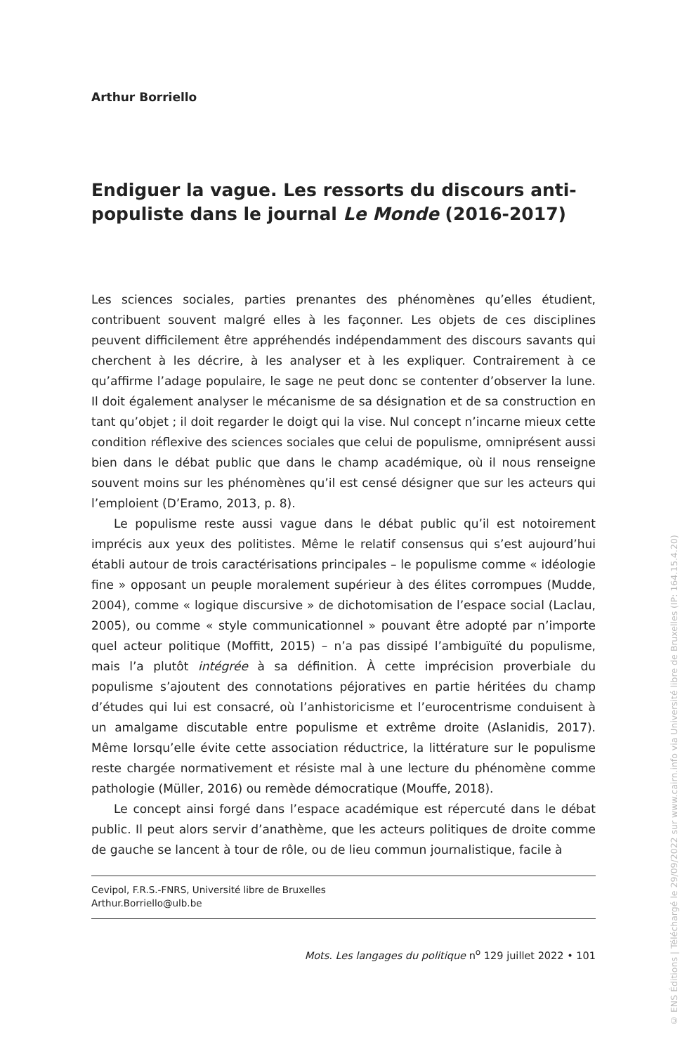Arthur Borriello
Endiguer la vague. Les ressorts du discours anti-populiste dans le journal Le Monde (2016-2017)
Les sciences sociales, parties prenantes des phénomènes qu’elles étudient, contribuent souvent malgré elles à les façonner. Les objets de ces disciplines peuvent difficilement être appréhendés indépendamment des discours savants qui cherchent à les décrire, à les analyser et à les expliquer. Contrairement à ce qu’affirme l’adage populaire, le sage ne peut donc se contenter d’observer la lune. Il doit également analyser le mécanisme de sa désignation et de sa construction en tant qu’objet ; il doit regarder le doigt qui la vise. Nul concept n’incarne mieux cette condition réflexive des sciences sociales que celui de populisme, omniprésent aussi bien dans le débat public que dans le champ académique, où il nous renseigne souvent moins sur les phénomènes qu’il est censé désigner que sur les acteurs qui l’emploient (D’Eramo, 2013, p. 8).
Le populisme reste aussi vague dans le débat public qu’il est notoirement imprécis aux yeux des politistes. Même le relatif consensus qui s’est aujourd’hui établi autour de trois caractérisations principales – le populisme comme « idéologie fine » opposant un peuple moralement supérieur à des élites corrompues (Mudde, 2004), comme « logique discursive » de dichotomisation de l’espace social (Laclau, 2005), ou comme « style communicationnel » pouvant être adopté par n’importe quel acteur politique (Moffitt, 2015) – n’a pas dissipé l’ambiguïté du populisme, mais l’a plutôt intégrée à sa définition. À cette imprécision proverbiale du populisme s’ajoutent des connotations péjoratives en partie héritées du champ d’études qui lui est consacré, où l’anhistoricisme et l’eurocentrisme conduisent à un amalgame discutable entre populisme et extrême droite (Aslanidis, 2017). Même lorsqu’elle évite cette association réductrice, la littérature sur le populisme reste chargée normativement et résiste mal à une lecture du phénomène comme pathologie (Müller, 2016) ou remède démocratique (Mouffe, 2018).
Le concept ainsi forgé dans l’espace académique est répercuté dans le débat public. Il peut alors servir d’anathème, que les acteurs politiques de droite comme de gauche se lancent à tour de rôle, ou de lieu commun journalistique, facile à
Cevipol, F.R.S.-FNRS, Université libre de Bruxelles
Arthur.Borriello@ulb.be
Mots. Les langages du politique n<sup>o</sup> 129 juillet 2022 • 101
© ENS Éditions | Téléchargé le 29/09/2022 sur www.cairn.info via Université libre de Bruxelles (IP: 164.15.4.20)